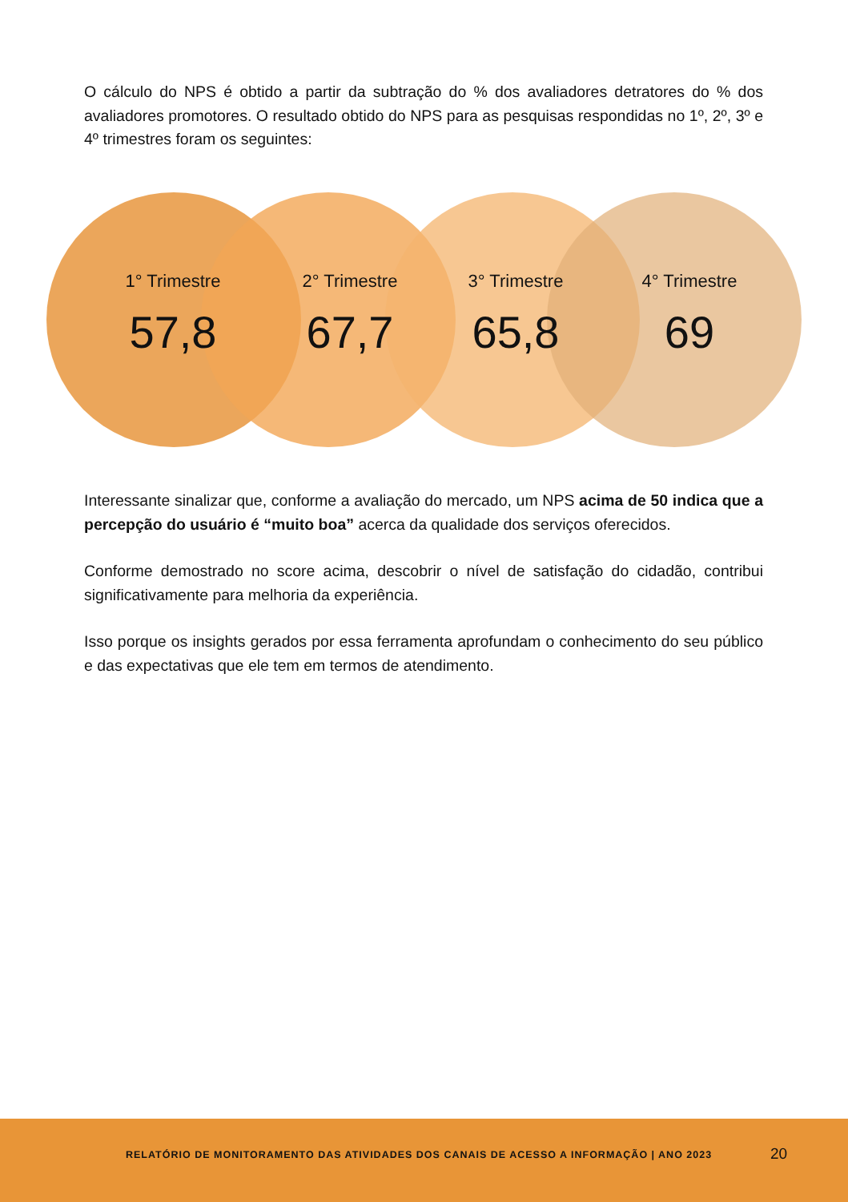O cálculo do NPS é obtido a partir da subtração do % dos avaliadores detratores do % dos avaliadores promotores. O resultado obtido do NPS para as pesquisas respondidas no 1º, 2º, 3º e 4º trimestres foram os seguintes:
1° Trimestre
57,8
2° Trimestre
67,7
3° Trimestre
65,8
4° Trimestre
69
Interessante sinalizar que, conforme a avaliação do mercado, um NPS acima de 50 indica que a percepção do usuário é “muito boa” acerca da qualidade dos serviços oferecidos.
Conforme demostrado no score acima, descobrir o nível de satisfação do cidadão, contribui significativamente para melhoria da experiência.
Isso porque os insights gerados por essa ferramenta aprofundam o conhecimento do seu público e das expectativas que ele tem em termos de atendimento.
RELATÓRIO DE MONITORAMENTO DAS ATIVIDADES DOS CANAIS DE ACESSO A INFORMAÇÃO | ANO 2023
20